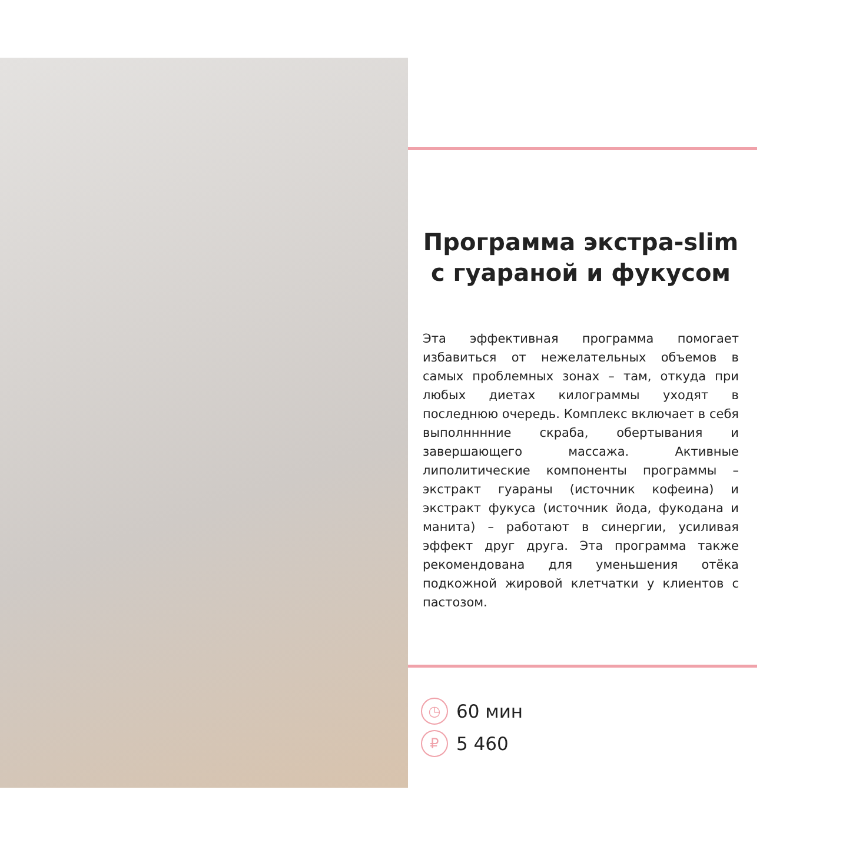Программа экстра-slim с гуараной и фукусом
Эта эффективная программа помогает избавиться от нежелательных объемов в самых проблемных зонах – там, откуда при любых диетах килограммы уходят в последнюю очередь. Комплекс включает в себя выполнннние скраба, обертывания и завершающего массажа. Активные липолитические компоненты программы – экстракт гуараны (источник кофеина) и экстракт фукуса (источник йода, фукодана и манита) – работают в синергии, усиливая эффект друг друга. Эта программа также рекомендована для уменьшения отёка подкожной жировой клетчатки у клиентов с пастозом.
◷ 60 мин
₽ 5 460